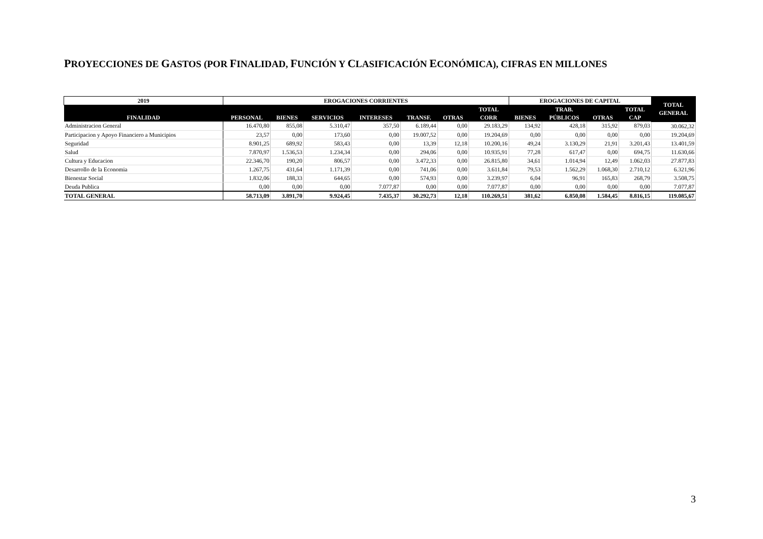PROYECCIONES DE GASTOS (POR FINALIDAD, FUNCIÓN Y CLASIFICACIÓN ECONÓMICA), CIFRAS EN MILLONES
| 2019 | EROGACIONES CORRIENTES | | | | | | | EROGACIONES DE CAPITAL | | | | TOTAL GENERAL |
| --- | --- | --- | --- | --- | --- | --- | --- | --- | --- | --- | --- | --- |
| FINALIDAD | PERSONAL | BIENES | SERVICIOS | INTERESES | TRANSF. | OTRAS | TOTAL CORR | BIENES | TRAB. PÚBLICOS | OTRAS | TOTAL CAP | |
| Administracion General | 16.470,80 | 855,08 | 5.310,47 | 357,50 | 6.189,44 | 0,00 | 29.183,29 | 134,92 | 428,18 | 315,92 | 879,03 | 30.062,32 |
| Participacion y Apoyo Financiero a Municipios | 23,57 | 0,00 | 173,60 | 0,00 | 19.007,52 | 0,00 | 19.204,69 | 0,00 | 0,00 | 0,00 | 0,00 | 19.204,69 |
| Seguridad | 8.901,25 | 689,92 | 583,43 | 0,00 | 13,39 | 12,18 | 10.200,16 | 49,24 | 3.130,29 | 21,91 | 3.201,43 | 13.401,59 |
| Salud | 7.870,97 | 1.536,53 | 1.234,34 | 0,00 | 294,06 | 0,00 | 10.935,91 | 77,28 | 617,47 | 0,00 | 694,75 | 11.630,66 |
| Cultura y Educacion | 22.346,70 | 190,20 | 806,57 | 0,00 | 3.472,33 | 0,00 | 26.815,80 | 34,61 | 1.014,94 | 12,49 | 1.062,03 | 27.877,83 |
| Desarrollo de la Economia | 1.267,75 | 431,64 | 1.171,39 | 0,00 | 741,06 | 0,00 | 3.611,84 | 79,53 | 1.562,29 | 1.068,30 | 2.710,12 | 6.321,96 |
| Bienestar Social | 1.832,06 | 188,33 | 644,65 | 0,00 | 574,93 | 0,00 | 3.239,97 | 6,04 | 96,91 | 165,83 | 268,79 | 3.508,75 |
| Deuda Publica | 0,00 | 0,00 | 0,00 | 7.077,87 | 0,00 | 0,00 | 7.077,87 | 0,00 | 0,00 | 0,00 | 0,00 | 7.077,87 |
| TOTAL GENERAL | 58.713,09 | 3.891,70 | 9.924,45 | 7.435,37 | 30.292,73 | 12,18 | 110.269,51 | 381,62 | 6.850,08 | 1.584,45 | 8.816,15 | 119.085,67 |
3